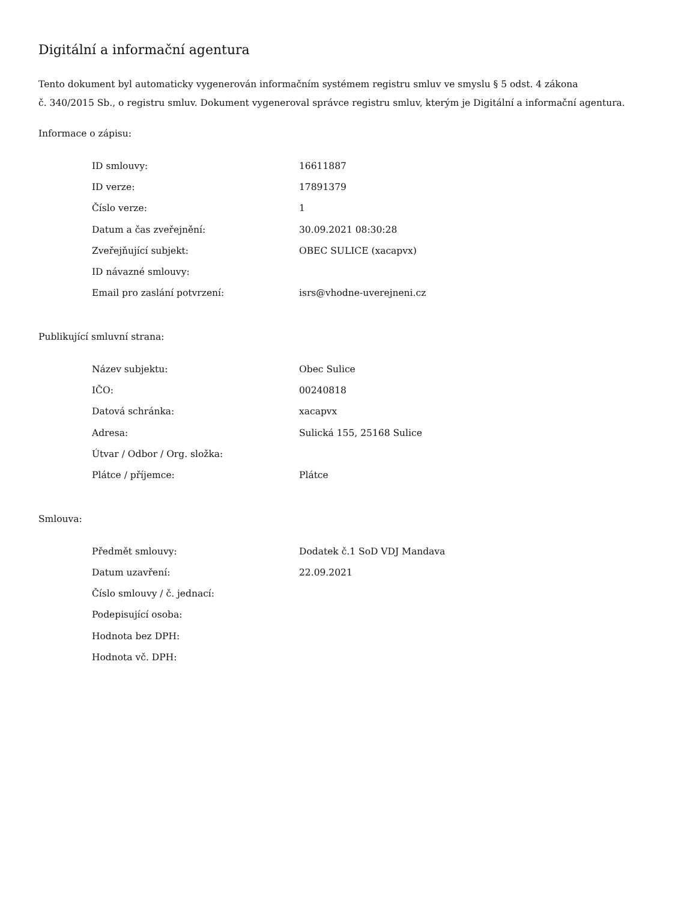Digitální a informační agentura
Tento dokument byl automaticky vygenerován informačním systémem registru smluv ve smyslu § 5 odst. 4 zákona
č. 340/2015 Sb., o registru smluv. Dokument vygeneroval správce registru smluv, kterým je Digitální a informační agentura.
Informace o zápisu:
| ID smlouvy: | 16611887 |
| ID verze: | 17891379 |
| Číslo verze: | 1 |
| Datum a čas zveřejnění: | 30.09.2021 08:30:28 |
| Zveřejňující subjekt: | OBEC SULICE (xacapvx) |
| ID návazné smlouvy: | |
| Email pro zaslání potvrzení: | isrs@vhodne-uverejneni.cz |
Publikující smluvní strana:
| Název subjektu: | Obec Sulice |
| IČO: | 00240818 |
| Datová schránka: | xacapvx |
| Adresa: | Sulická 155, 25168 Sulice |
| Útvar / Odbor / Org. složka: | |
| Plátce / příjemce: | Plátce |
Smlouva:
| Předmět smlouvy: | Dodatek č.1 SoD VDJ Mandava |
| Datum uzavření: | 22.09.2021 |
| Číslo smlouvy / č. jednací: | |
| Podepisující osoba: | |
| Hodnota bez DPH: | |
| Hodnota vč. DPH: | |